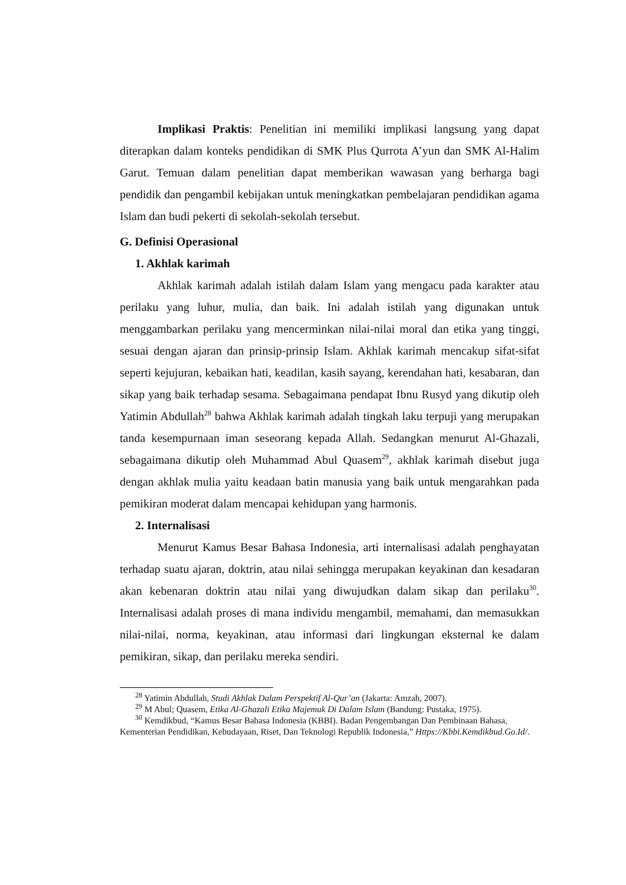Implikasi Praktis: Penelitian ini memiliki implikasi langsung yang dapat diterapkan dalam konteks pendidikan di SMK Plus Qurrota A’yun dan SMK Al-Halim Garut. Temuan dalam penelitian dapat memberikan wawasan yang berharga bagi pendidik dan pengambil kebijakan untuk meningkatkan pembelajaran pendidikan agama Islam dan budi pekerti di sekolah-sekolah tersebut.
G. Definisi Operasional
1. Akhlak karimah
Akhlak karimah adalah istilah dalam Islam yang mengacu pada karakter atau perilaku yang luhur, mulia, dan baik. Ini adalah istilah yang digunakan untuk menggambarkan perilaku yang mencerminkan nilai-nilai moral dan etika yang tinggi, sesuai dengan ajaran dan prinsip-prinsip Islam. Akhlak karimah mencakup sifat-sifat seperti kejujuran, kebaikan hati, keadilan, kasih sayang, kerendahan hati, kesabaran, dan sikap yang baik terhadap sesama. Sebagaimana pendapat Ibnu Rusyd yang dikutip oleh Yatimin Abdullah<sup>28</sup> bahwa Akhlak karimah adalah tingkah laku terpuji yang merupakan tanda kesempurnaan iman seseorang kepada Allah. Sedangkan menurut Al-Ghazali, sebagaimana dikutip oleh Muhammad Abul Quasem<sup>29</sup>, akhlak karimah disebut juga dengan akhlak mulia yaitu keadaan batin manusia yang baik untuk mengarahkan pada pemikiran moderat dalam mencapai kehidupan yang harmonis.
2. Internalisasi
Menurut Kamus Besar Bahasa Indonesia, arti internalisasi adalah penghayatan terhadap suatu ajaran, doktrin, atau nilai sehingga merupakan keyakinan dan kesadaran akan kebenaran doktrin atau nilai yang diwujudkan dalam sikap dan perilaku<sup>30</sup>. Internalisasi adalah proses di mana individu mengambil, memahami, dan memasukkan nilai-nilai, norma, keyakinan, atau informasi dari lingkungan eksternal ke dalam pemikiran, sikap, dan perilaku mereka sendiri.
<sup>28</sup> Yatimin Abdullah, Studi Akhlak Dalam Perspektif Al-Qur’an (Jakarta: Amzah, 2007).
<sup>29</sup> M Abul; Quasem, Etika Al-Ghazali Etika Majemuk Di Dalam Islam (Bandung: Pustaka, 1975).
<sup>30</sup> Kemdikbud, “Kamus Besar Bahasa Indonesia (KBBI). Badan Pengembangan Dan Pembinaan Bahasa, Kementerian Pendidikan, Kebudayaan, Riset, Dan Teknologi Republik Indonesia,” Https://Kbbi.Kemdikbud.Go.Id/.